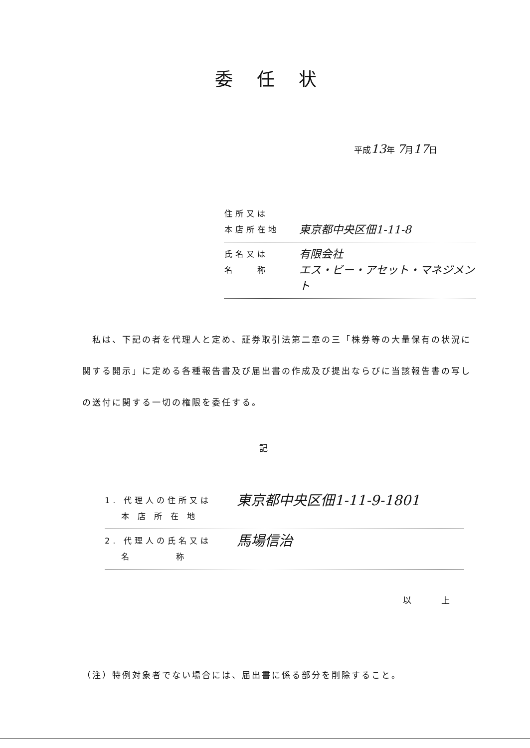委任状
平成13年 7月17日
住所又は
本店所在地
東京都中央区佃1-11-8
氏名又は
名　　称
有限会社
エス・ビー・アセット・マネジメント
　私は、下記の者を代理人と定め、証券取引法第二章の三「株券等の大量保有の状況に関する開示」に定める各種報告書及び届出書の作成及び提出ならびに当該報告書の写しの送付に関する一切の権限を委任する。
記
1. 代理人の住所又は
　 本 店 所 在 地
東京都中央区佃1-11-9-1801
2. 代理人の氏名又は
　 名　　　　称
馬場信治
以上
（注）特例対象者でない場合には、届出書に係る部分を削除すること。